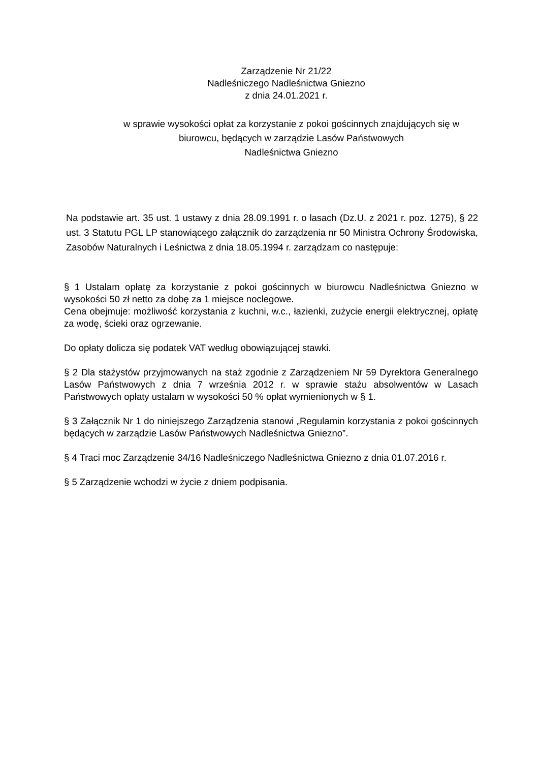Zarządzenie Nr 21/22
Nadleśniczego Nadleśnictwa Gniezno
z dnia 24.01.2021 r.
w sprawie wysokości opłat za korzystanie z pokoi gościnnych znajdujących się w biurowcu, będących w zarządzie Lasów Państwowych
Nadleśnictwa Gniezno
Na podstawie art. 35 ust. 1 ustawy z dnia 28.09.1991 r. o lasach (Dz.U. z 2021 r. poz. 1275), § 22 ust. 3 Statutu PGL LP stanowiącego załącznik do zarządzenia nr 50 Ministra Ochrony Środowiska, Zasobów Naturalnych i Leśnictwa z dnia 18.05.1994 r. zarządzam co następuje:
§ 1 Ustalam opłatę za korzystanie z pokoi gościnnych w biurowcu Nadleśnictwa Gniezno w wysokości 50 zł netto za dobę za 1 miejsce noclegowe.
Cena obejmuje: możliwość korzystania z kuchni, w.c., łazienki, zużycie energii elektrycznej, opłatę za wodę, ścieki oraz ogrzewanie.
Do opłaty dolicza się podatek VAT według obowiązującej stawki.
§ 2 Dla stażystów przyjmowanych na staż zgodnie z Zarządzeniem Nr 59 Dyrektora Generalnego Lasów Państwowych z dnia 7 września 2012 r. w sprawie stażu absolwentów w Lasach Państwowych opłaty ustalam w wysokości 50 % opłat wymienionych w § 1.
§ 3 Załącznik Nr 1 do niniejszego Zarządzenia stanowi „Regulamin korzystania z pokoi gościnnych będących w zarządzie Lasów Państwowych Nadleśnictwa Gniezno”.
§ 4 Traci moc Zarządzenie 34/16 Nadleśniczego Nadleśnictwa Gniezno z dnia 01.07.2016 r.
§ 5 Zarządzenie wchodzi w życie z dniem podpisania.